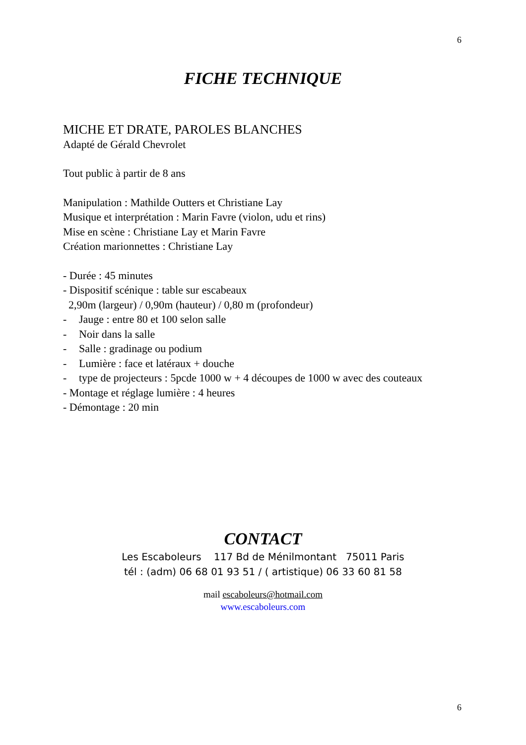6
FICHE TECHNIQUE
MICHE ET DRATE, PAROLES BLANCHES
Adapté de Gérald Chevrolet
Tout public à partir de 8 ans
Manipulation : Mathilde Outters et Christiane Lay
Musique et interprétation : Marin Favre (violon, udu et rins)
Mise en scène : Christiane Lay et Marin Favre
Création marionnettes : Christiane Lay
- Durée : 45 minutes
- Dispositif scénique : table sur escabeaux
2,90m (largeur) / 0,90m (hauteur) / 0,80 m (profondeur)
- Jauge : entre 80 et 100 selon salle
- Noir dans la salle
- Salle : gradinage ou podium
- Lumière : face et latéraux + douche
- type de projecteurs : 5pcde 1000 w + 4 découpes de 1000 w avec des couteaux
- Montage et réglage lumière : 4 heures
- Démontage : 20 min
CONTACT
Les Escaboleurs 117 Bd de Ménilmontant 75011 Paris
tél : (adm) 06 68 01 93 51 / ( artistique) 06 33 60 81 58
mail escaboleurs@hotmail.com
www.escaboleurs.com
6